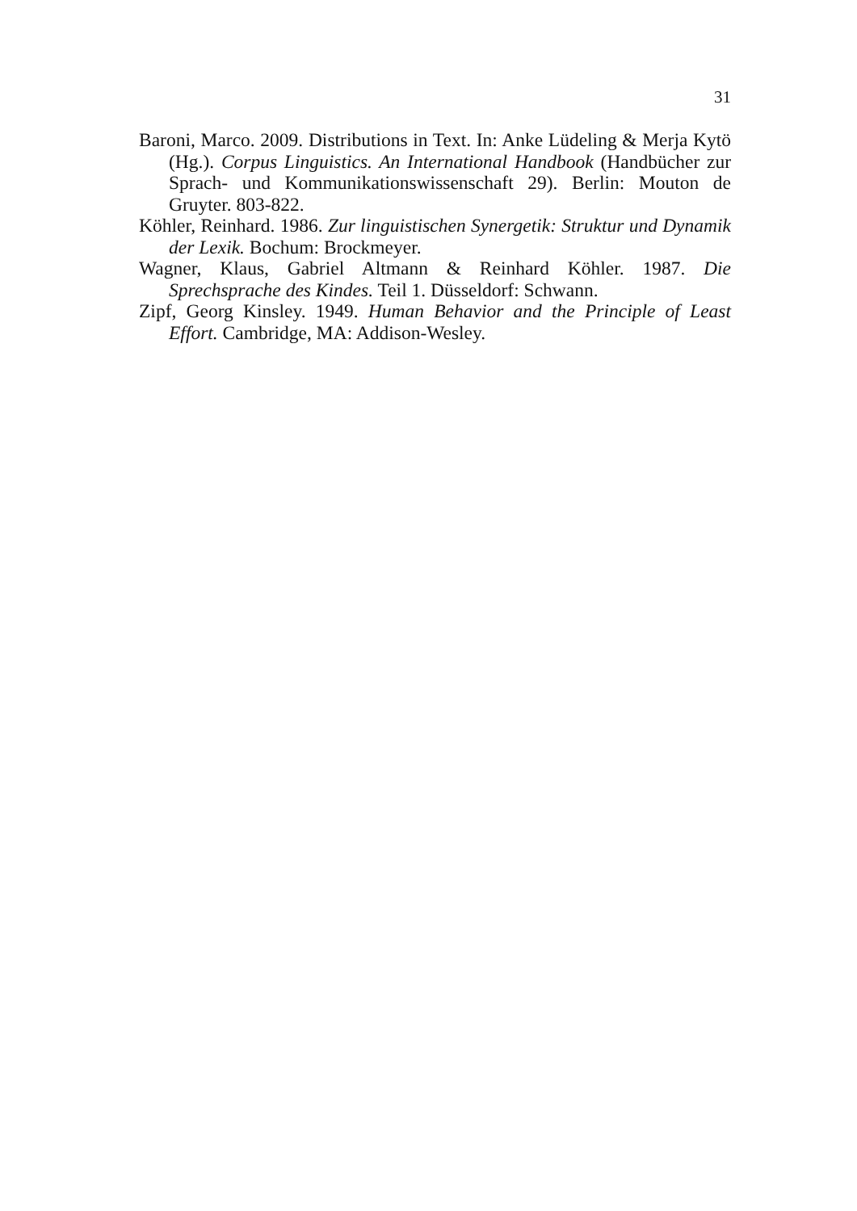31
Baroni, Marco. 2009. Distributions in Text. In: Anke Lüdeling & Merja Kytö (Hg.). Corpus Linguistics. An International Handbook (Handbücher zur Sprach- und Kommunikationswissenschaft 29). Berlin: Mouton de Gruyter. 803-822.
Köhler, Reinhard. 1986. Zur linguistischen Synergetik: Struktur und Dynamik der Lexik. Bochum: Brockmeyer.
Wagner, Klaus, Gabriel Altmann & Reinhard Köhler. 1987. Die Sprechsprache des Kindes. Teil 1. Düsseldorf: Schwann.
Zipf, Georg Kinsley. 1949. Human Behavior and the Principle of Least Effort. Cambridge, MA: Addison-Wesley.